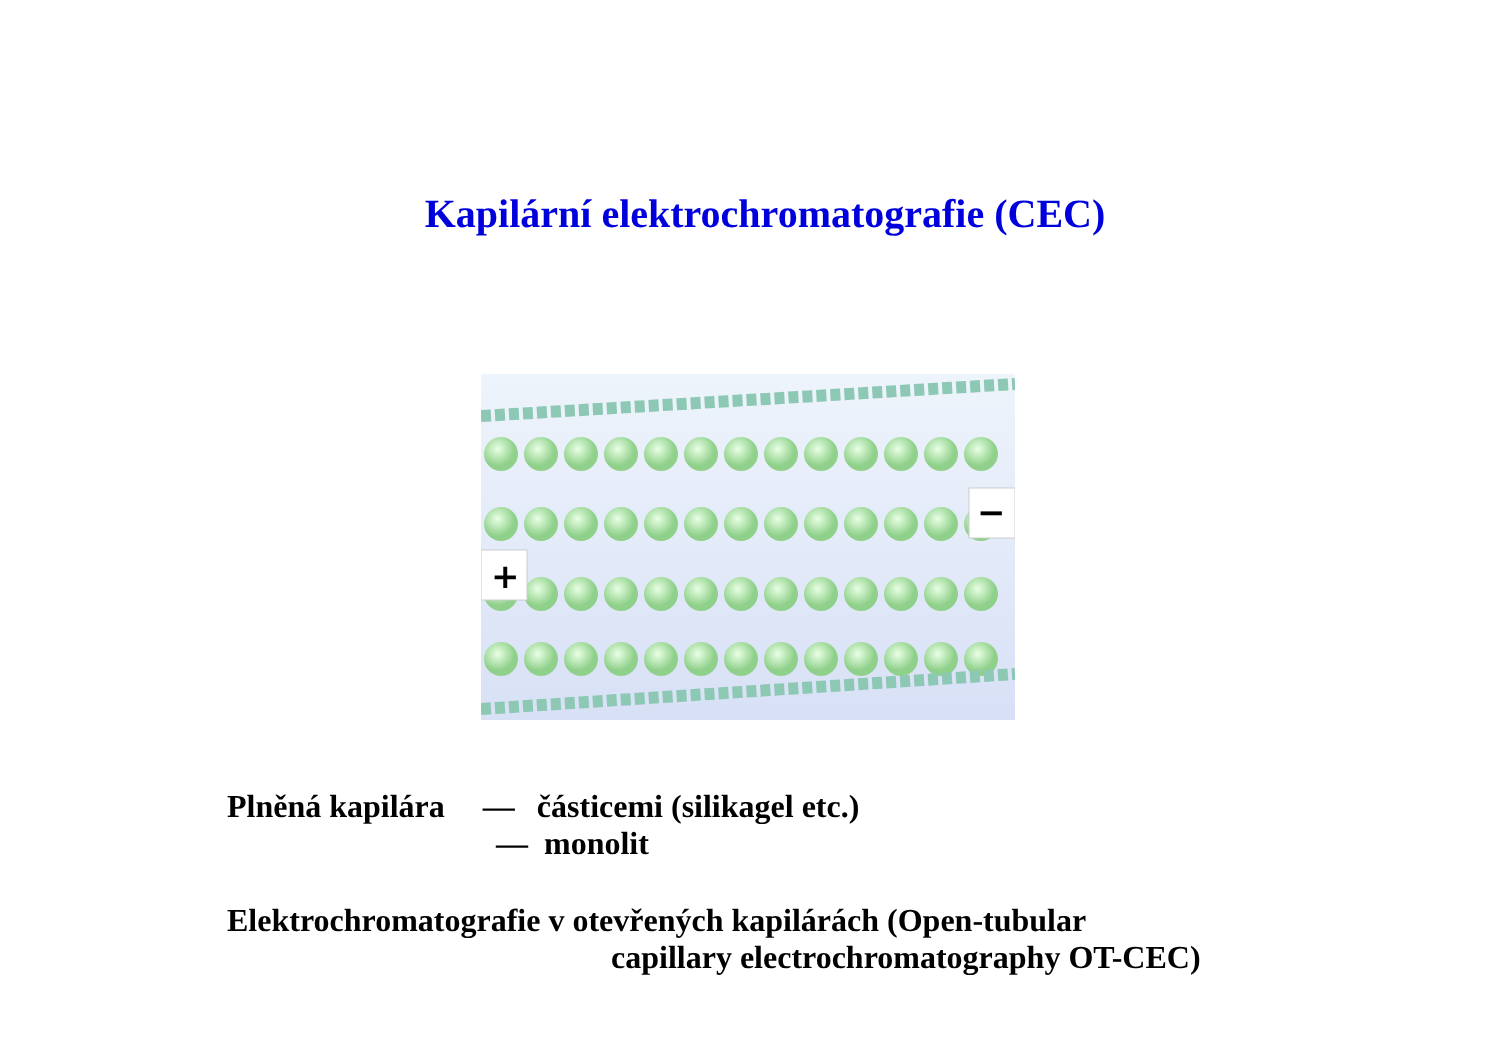Kapilární elektrochromatografie (CEC)
+
−
Plněná kapilára — částicemi (silikagel etc.)
— monolit
Elektrochromatografie v otevřených kapilárách (Open-tubular
capillary electrochromatography OT-CEC)